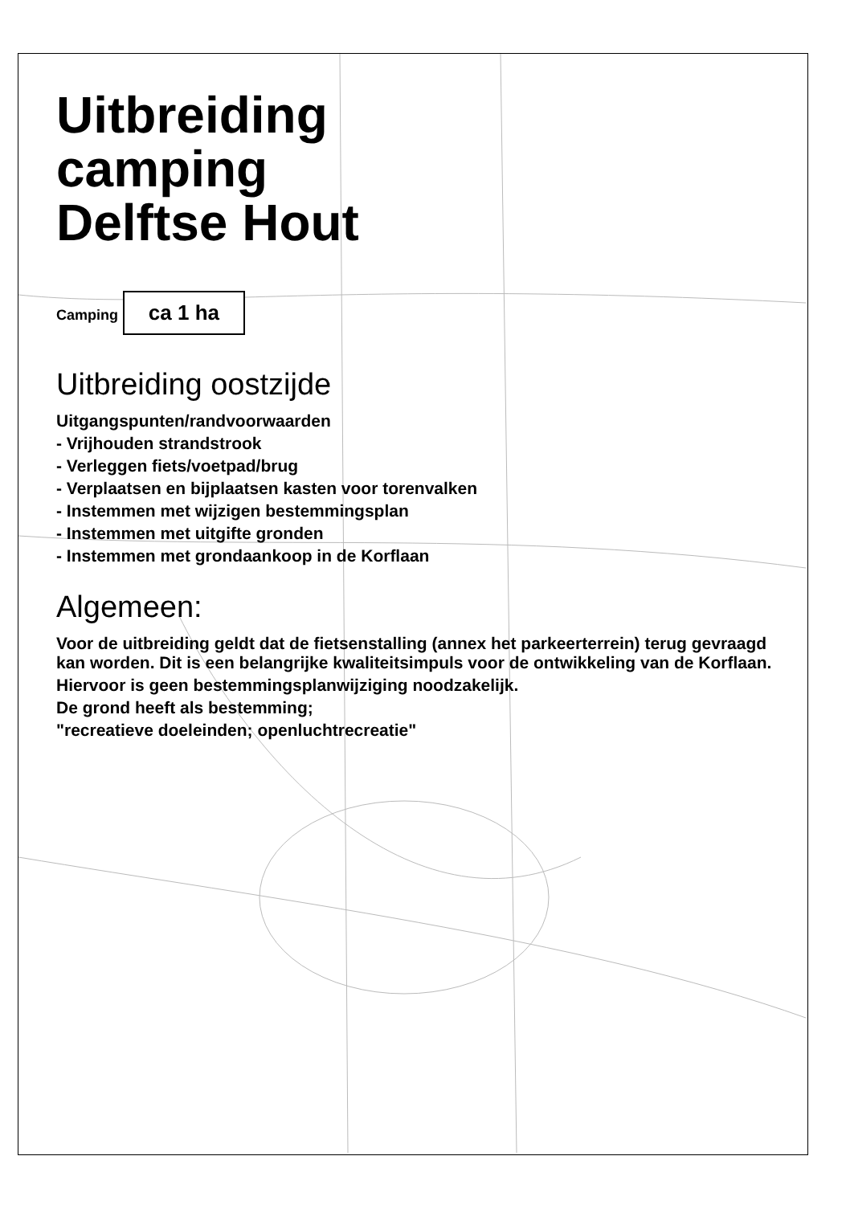Uitbreiding
camping
Delftse Hout
Camping ca 1 ha
Uitbreiding oostzijde
Uitgangspunten/randvoorwaarden
- Vrijhouden strandstrook
- Verleggen fiets/voetpad/brug
- Verplaatsen en bijplaatsen kasten voor torenvalken
- Instemmen met wijzigen bestemmingsplan
- Instemmen met uitgifte gronden
- Instemmen met grondaankoop in de Korflaan
Algemeen:
Voor de uitbreiding geldt dat de fietsenstalling (annex het parkeerterrein) terug gevraagd kan worden. Dit is een belangrijke kwaliteitsimpuls voor de ontwikkeling van de Korflaan.
Hiervoor is geen bestemmingsplanwijziging noodzakelijk.
De grond heeft als bestemming;
"recreatieve doeleinden; openluchtrecreatie"